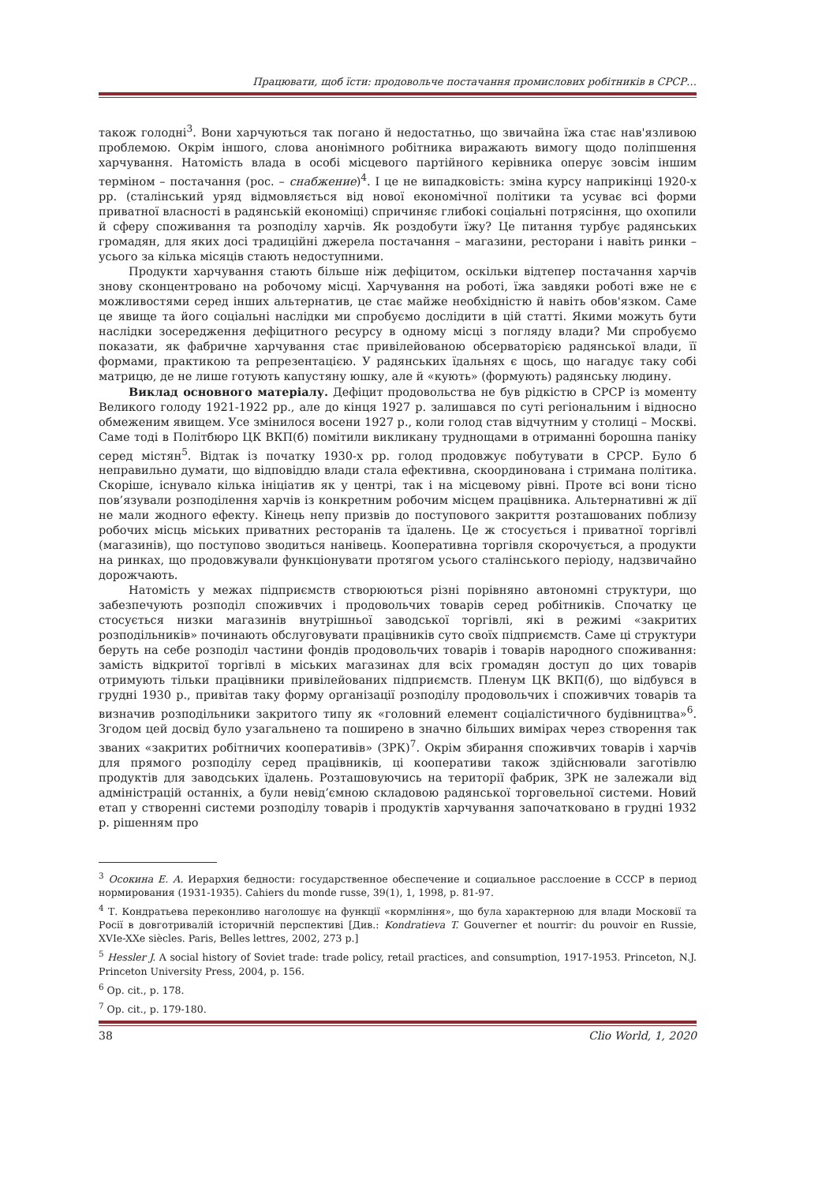Працювати, щоб їсти: продовольче постачання промислових робітників в СРСР…
також голодні<sup>3</sup>. Вони харчуються так погано й недостатньо, що звичайна їжа стає нав'язливою проблемою. Окрім іншого, слова анонімного робітника виражають вимогу щодо поліпшення харчування. Натомість влада в особі місцевого партійного керівника оперує зовсім іншим терміном – постачання (рос. – снабжение)<sup>4</sup>. І це не випадковість: зміна курсу наприкінці 1920-х рр. (сталінський уряд відмовляється від нової економічної політики та усуває всі форми приватної власності в радянській економіці) спричиняє глибокі соціальні потрясіння, що охопили й сферу споживання та розподілу харчів. Як роздобути їжу? Це питання турбує радянських громадян, для яких досі традиційні джерела постачання – магазини, ресторани і навіть ринки – усього за кілька місяців стають недоступними.
Продукти харчування стають більше ніж дефіцитом, оскільки відтепер постачання харчів знову сконцентровано на робочому місці. Харчування на роботі, їжа завдяки роботі вже не є можливостями серед інших альтернатив, це стає майже необхідністю й навіть обов'язком. Саме це явище та його соціальні наслідки ми спробуємо дослідити в цій статті. Якими можуть бути наслідки зосередження дефіцитного ресурсу в одному місці з погляду влади? Ми спробуємо показати, як фабричне харчування стає привілейованою обсерваторією радянської влади, її формами, практикою та репрезентацією. У радянських їдальнях є щось, що нагадує таку собі матрицю, де не лише готують капустяну юшку, але й «кують» (формують) радянську людину.
Виклад основного матеріалу. Дефіцит продовольства не був рідкістю в СРСР із моменту Великого голоду 1921-1922 рр., але до кінця 1927 р. залишався по суті регіональним і відносно обмеженим явищем. Усе змінилося восени 1927 р., коли голод став відчутним у столиці – Москві. Саме тоді в Політбюро ЦК ВКП(б) помітили викликану труднощами в отриманні борошна паніку серед містян<sup>5</sup>. Відтак із початку 1930-х рр. голод продовжує побутувати в СРСР. Було б неправильно думати, що відповіддю влади стала ефективна, скоординована і стримана політика. Скоріше, існувало кілька ініціатив як у центрі, так і на місцевому рівні. Проте всі вони тісно пов’язували розподілення харчів із конкретним робочим місцем працівника. Альтернативні ж дії не мали жодного ефекту. Кінець непу призвів до поступового закриття розташованих поблизу робочих місць міських приватних ресторанів та їдалень. Це ж стосується і приватної торгівлі (магазинів), що поступово зводиться нанівець. Кооперативна торгівля скорочується, а продукти на ринках, що продовжували функціонувати протягом усього сталінського періоду, надзвичайно дорожчають.
Натомість у межах підприємств створюються різні порівняно автономні структури, що забезпечують розподіл споживчих і продовольчих товарів серед робітників. Спочатку це стосується низки магазинів внутрішньої заводської торгівлі, які в режимі «закритих розподільників» починають обслуговувати працівників суто своїх підприємств. Саме ці структури беруть на себе розподіл частини фондів продовольчих товарів і товарів народного споживання: замість відкритої торгівлі в міських магазинах для всіх громадян доступ до цих товарів отримують тільки працівники привілейованих підприємств. Пленум ЦК ВКП(б), що відбувся в грудні 1930 р., привітав таку форму організації розподілу продовольчих і споживчих товарів та визначив розподільники закритого типу як «головний елемент соціалістичного будівництва»<sup>6</sup>. Згодом цей досвід було узагальнено та поширено в значно більших вимірах через створення так званих «закритих робітничих кооперативів» (ЗРК)<sup>7</sup>. Окрім збирання споживчих товарів і харчів для прямого розподілу серед працівників, ці кооперативи також здійснювали заготівлю продуктів для заводських їдалень. Розташовуючись на території фабрик, ЗРК не залежали від адміністрацій останніх, а були невід’ємною складовою радянської торговельної системи. Новий етап у створенні системи розподілу товарів і продуктів харчування започатковано в грудні 1932 р. рішенням про
<sup>3</sup> Осокина Е. А. Иерархия бедности: государственное обеспечение и социальное расслоение в СССР в период нормирования (1931-1935). Cahiers du monde russe, 39(1), 1, 1998, p. 81-97.
<sup>4</sup> Т. Кондратьева переконливо наголошує на функції «кормління», що була характерною для влади Московії та Росії в довготривалій історичній перспективі [Див.: Kondratieva T. Gouverner et nourrir: du pouvoir en Russie, XVIe-XXe siècles. Paris, Belles lettres, 2002, 273 p.]
<sup>5</sup> Hessler J. A social history of Soviet trade: trade policy, retail practices, and consumption, 1917-1953. Princeton, N.J. Princeton University Press, 2004, p. 156.
<sup>6</sup> Op. cit., p. 178.
<sup>7</sup> Op. cit., p. 179-180.
38 Clio World, 1, 2020